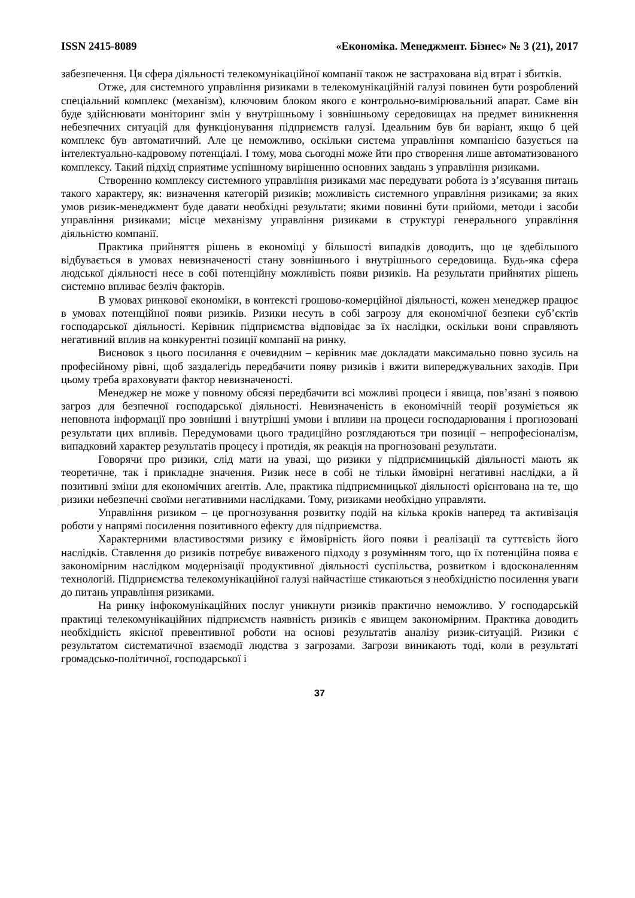ISSN 2415-8089 «Економіка. Менеджмент. Бізнес» № 3 (21), 2017
забезпечення. Ця сфера діяльності телекомунікаційної компанії також не застрахована від втрат і збитків.
Отже, для системного управління ризиками в телекомунікаційній галузі повинен бути розроблений спеціальний комплекс (механізм), ключовим блоком якого є контрольно-вимірювальний апарат. Саме він буде здійснювати моніторинг змін у внутрішньому і зовнішньому середовищах на предмет виникнення небезпечних ситуацій для функціонування підприємств галузі. Ідеальним був би варіант, якщо б цей комплекс був автоматичний. Але це неможливо, оскільки система управління компанією базується на інтелектуально-кадровому потенціалі. І тому, мова сьогодні може йти про створення лише автоматизованого комплексу. Такий підхід сприятиме успішному вирішенню основних завдань з управління ризиками.
Створенню комплексу системного управління ризиками має передувати робота із з’ясування питань такого характеру, як: визначення категорій ризиків; можливість системного управління ризиками; за яких умов ризик-менеджмент буде давати необхідні результати; якими повинні бути прийоми, методи і засоби управління ризиками; місце механізму управління ризиками в структурі генерального управління діяльністю компанії.
Практика прийняття рішень в економіці у більшості випадків доводить, що це здебільшого відбувається в умовах невизначеності стану зовнішнього і внутрішнього середовища. Будь-яка сфера людської діяльності несе в собі потенційну можливість появи ризиків. На результати прийнятих рішень системно впливає безліч факторів.
В умовах ринкової економіки, в контексті грошово-комерційної діяльності, кожен менеджер працює в умовах потенційної появи ризиків. Ризики несуть в собі загрозу для економічної безпеки суб’єктів господарської діяльності. Керівник підприємства відповідає за їх наслідки, оскільки вони справляють негативний вплив на конкурентні позиції компанії на ринку.
Висновок з цього посилання є очевидним – керівник має докладати максимально повно зусиль на професійному рівні, щоб заздалегідь передбачити появу ризиків і вжити випереджувальних заходів. При цьому треба враховувати фактор невизначеності.
Менеджер не може у повному обсязі передбачити всі можливі процеси і явища, пов’язані з появою загроз для безпечної господарської діяльності. Невизначеність в економічній теорії розуміється як неповнота інформації про зовнішні і внутрішні умови і впливи на процеси господарювання і прогнозовані результати цих впливів. Передумовами цього традиційно розглядаються три позиції – непрофесіоналізм, випадковий характер результатів процесу і протидія, як реакція на прогнозовані результати.
Говорячи про ризики, слід мати на увазі, що ризики у підприємницькій діяльності мають як теоретичне, так і прикладне значення. Ризик несе в собі не тільки ймовірні негативні наслідки, а й позитивні зміни для економічних агентів. Але, практика підприємницької діяльності орієнтована на те, що ризики небезпечні своїми негативними наслідками. Тому, ризиками необхідно управляти.
Управління ризиком – це прогнозування розвитку подій на кілька кроків наперед та активізація роботи у напрямі посилення позитивного ефекту для підприємства.
Характерними властивостями ризику є ймовірність його появи і реалізації та суттєвість його наслідків. Ставлення до ризиків потребує виваженого підходу з розумінням того, що їх потенційна поява є закономірним наслідком модернізації продуктивної діяльності суспільства, розвитком і вдосконаленням технологій. Підприємства телекомунікаційної галузі найчастіше стикаються з необхідністю посилення уваги до питань управління ризиками.
На ринку інфокомунікаційних послуг уникнути ризиків практично неможливо. У господарській практиці телекомунікаційних підприємств наявність ризиків є явищем закономірним. Практика доводить необхідність якісної превентивної роботи на основі результатів аналізу ризик-ситуацій. Ризики є результатом систематичної взаємодії людства з загрозами. Загрози виникають тоді, коли в результаті громадсько-політичної, господарської і
37